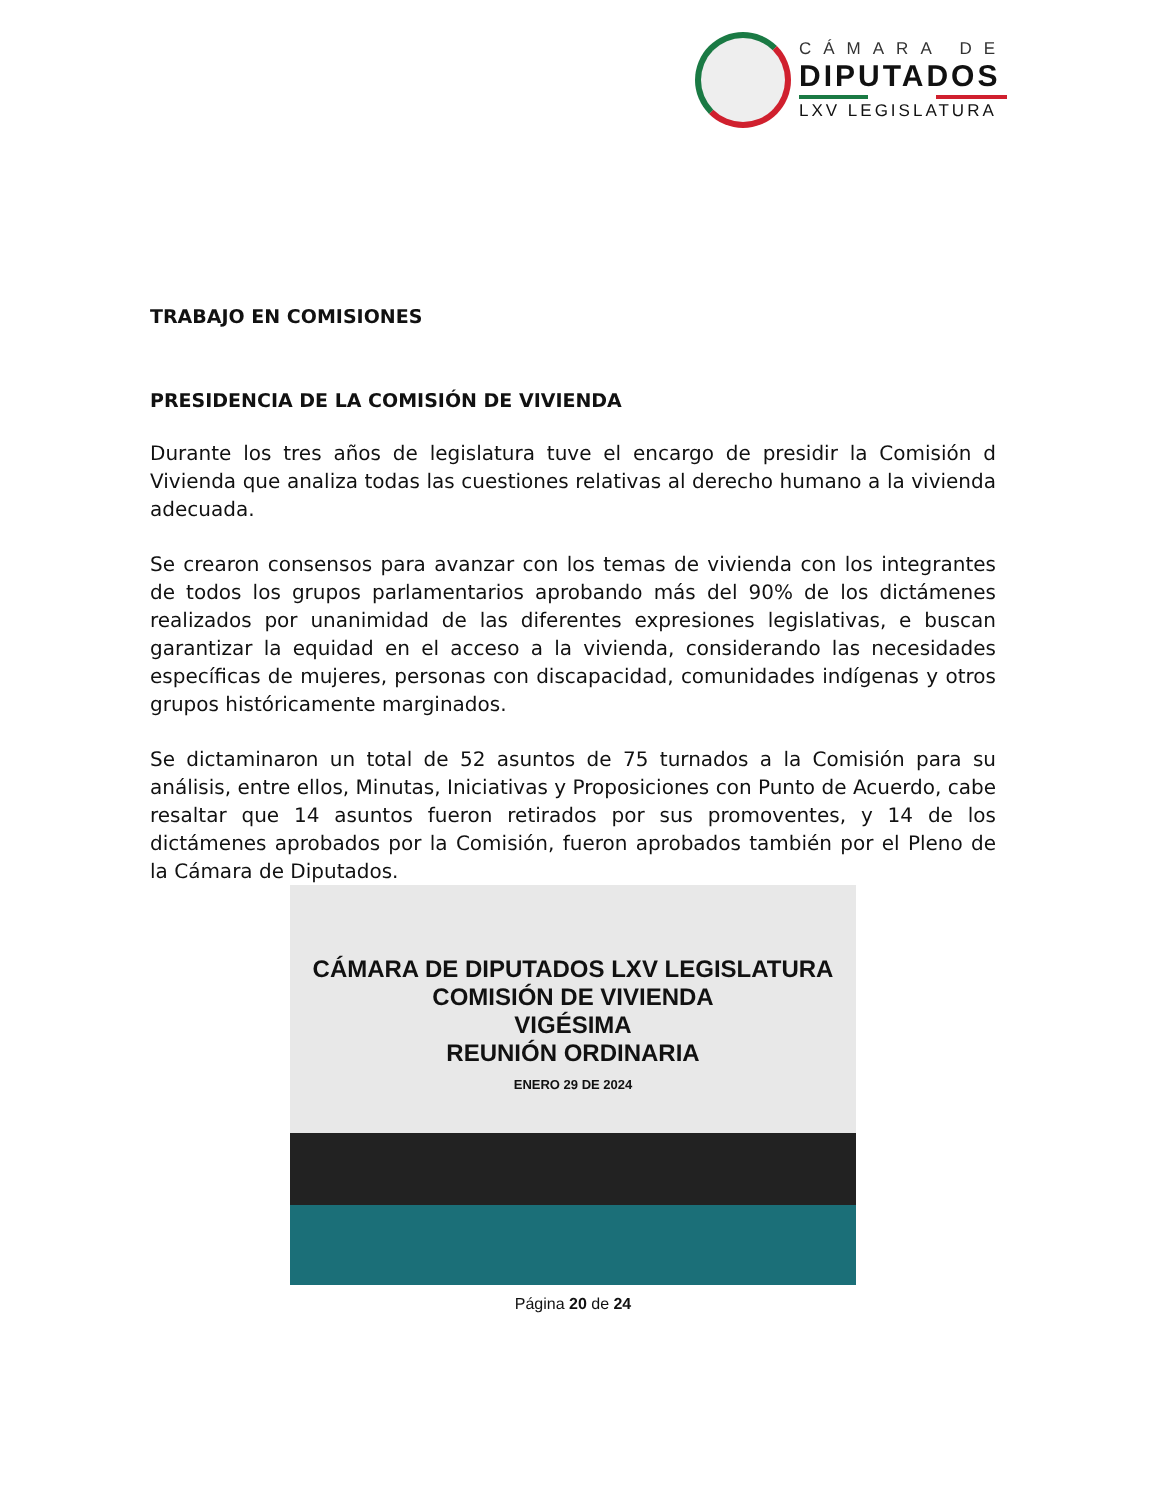CÁMARA DE
DIPUTADOS
LXV LEGISLATURA
TRABAJO EN COMISIONES
PRESIDENCIA DE LA COMISIÓN DE VIVIENDA
Durante los tres años de legislatura tuve el encargo de presidir la Comisión d Vivienda que analiza todas las cuestiones relativas al derecho humano a la vivienda adecuada.
Se crearon consensos para avanzar con los temas de vivienda con los integrantes de todos los grupos parlamentarios aprobando más del 90% de los dictámenes realizados por unanimidad de las diferentes expresiones legislativas, e buscan garantizar la equidad en el acceso a la vivienda, considerando las necesidades específicas de mujeres, personas con discapacidad, comunidades indígenas y otros grupos históricamente marginados.
Se dictaminaron un total de 52 asuntos de 75 turnados a la Comisión para su análisis, entre ellos, Minutas, Iniciativas y Proposiciones con Punto de Acuerdo, cabe resaltar que 14 asuntos fueron retirados por sus promoventes, y 14 de los dictámenes aprobados por la Comisión, fueron aprobados también por el Pleno de la Cámara de Diputados.
CÁMARA DE DIPUTADOS LXV LEGISLATURA
COMISIÓN DE VIVIENDA
VIGÉSIMA
REUNIÓN ORDINARIA
ENERO 29 DE 2024
Página 20 de 24